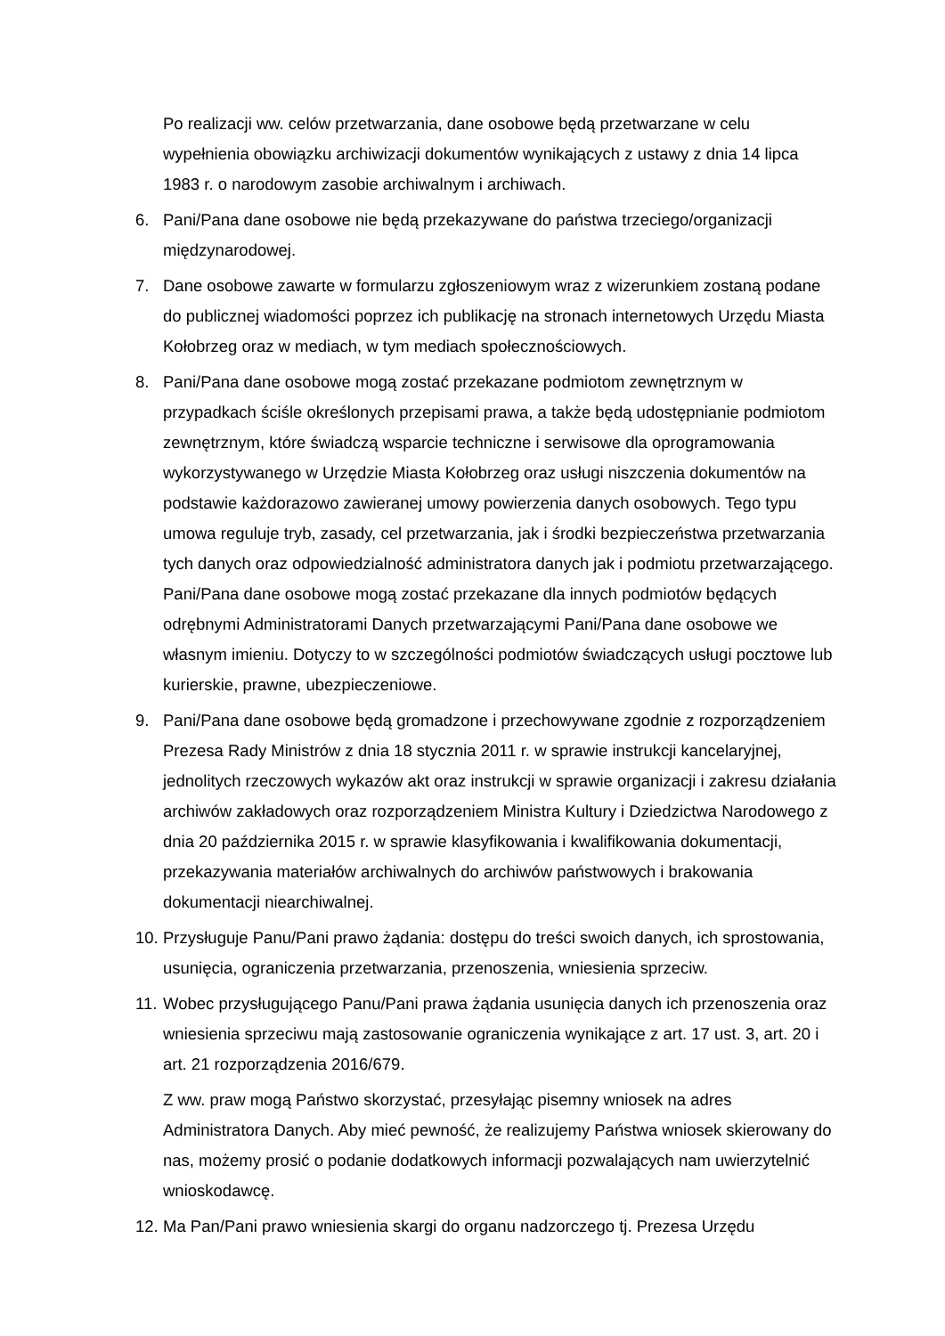Po realizacji ww. celów przetwarzania, dane osobowe będą przetwarzane w celu wypełnienia obowiązku archiwizacji dokumentów wynikających z ustawy z dnia 14 lipca 1983 r. o narodowym zasobie archiwalnym i archiwach.
6. Pani/Pana dane osobowe nie będą przekazywane do państwa trzeciego/organizacji międzynarodowej.
7. Dane osobowe zawarte w formularzu zgłoszeniowym wraz z wizerunkiem zostaną podane do publicznej wiadomości poprzez ich publikację na stronach internetowych Urzędu Miasta Kołobrzeg oraz w mediach, w tym mediach społecznościowych.
8. Pani/Pana dane osobowe mogą zostać przekazane podmiotom zewnętrznym w przypadkach ściśle określonych przepisami prawa, a także będą udostępnianie podmiotom zewnętrznym, które świadczą wsparcie techniczne i serwisowe dla oprogramowania wykorzystywanego w Urzędzie Miasta Kołobrzeg oraz usługi niszczenia dokumentów na podstawie każdorazowo zawieranej umowy powierzenia danych osobowych. Tego typu umowa reguluje tryb, zasady, cel przetwarzania, jak i środki bezpieczeństwa przetwarzania tych danych oraz odpowiedzialność administratora danych jak i podmiotu przetwarzającego.
Pani/Pana dane osobowe mogą zostać przekazane dla innych podmiotów będących odrębnymi Administratorami Danych przetwarzającymi Pani/Pana dane osobowe we własnym imieniu. Dotyczy to w szczególności podmiotów świadczących usługi pocztowe lub kurierskie, prawne, ubezpieczeniowe.
9. Pani/Pana dane osobowe będą gromadzone i przechowywane zgodnie z rozporządzeniem Prezesa Rady Ministrów z dnia 18 stycznia 2011 r. w sprawie instrukcji kancelaryjnej, jednolitych rzeczowych wykazów akt oraz instrukcji w sprawie organizacji i zakresu działania archiwów zakładowych oraz rozporządzeniem Ministra Kultury i Dziedzictwa Narodowego z dnia 20 października 2015 r. w sprawie klasyfikowania i kwalifikowania dokumentacji, przekazywania materiałów archiwalnych do archiwów państwowych i brakowania dokumentacji niearchiwalnej.
10.
Przysługuje Panu/Pani prawo żądania: dostępu do treści swoich danych, ich sprostowania, usunięcia, ograniczenia przetwarzania, przenoszenia, wniesienia sprzeciw.
11.
Wobec przysługującego Panu/Pani prawa żądania usunięcia danych ich przenoszenia oraz wniesienia sprzeciwu mają zastosowanie ograniczenia wynikające z art. 17 ust. 3, art. 20 i art. 21 rozporządzenia 2016/679.
Z ww. praw mogą Państwo skorzystać, przesyłając pisemny wniosek na adres Administratora Danych. Aby mieć pewność, że realizujemy Państwa wniosek skierowany do nas, możemy prosić o podanie dodatkowych informacji pozwalających nam uwierzytelnić wnioskodawcę.
12.
Ma Pan/Pani prawo wniesienia skargi do organu nadzorczego tj. Prezesa Urzędu